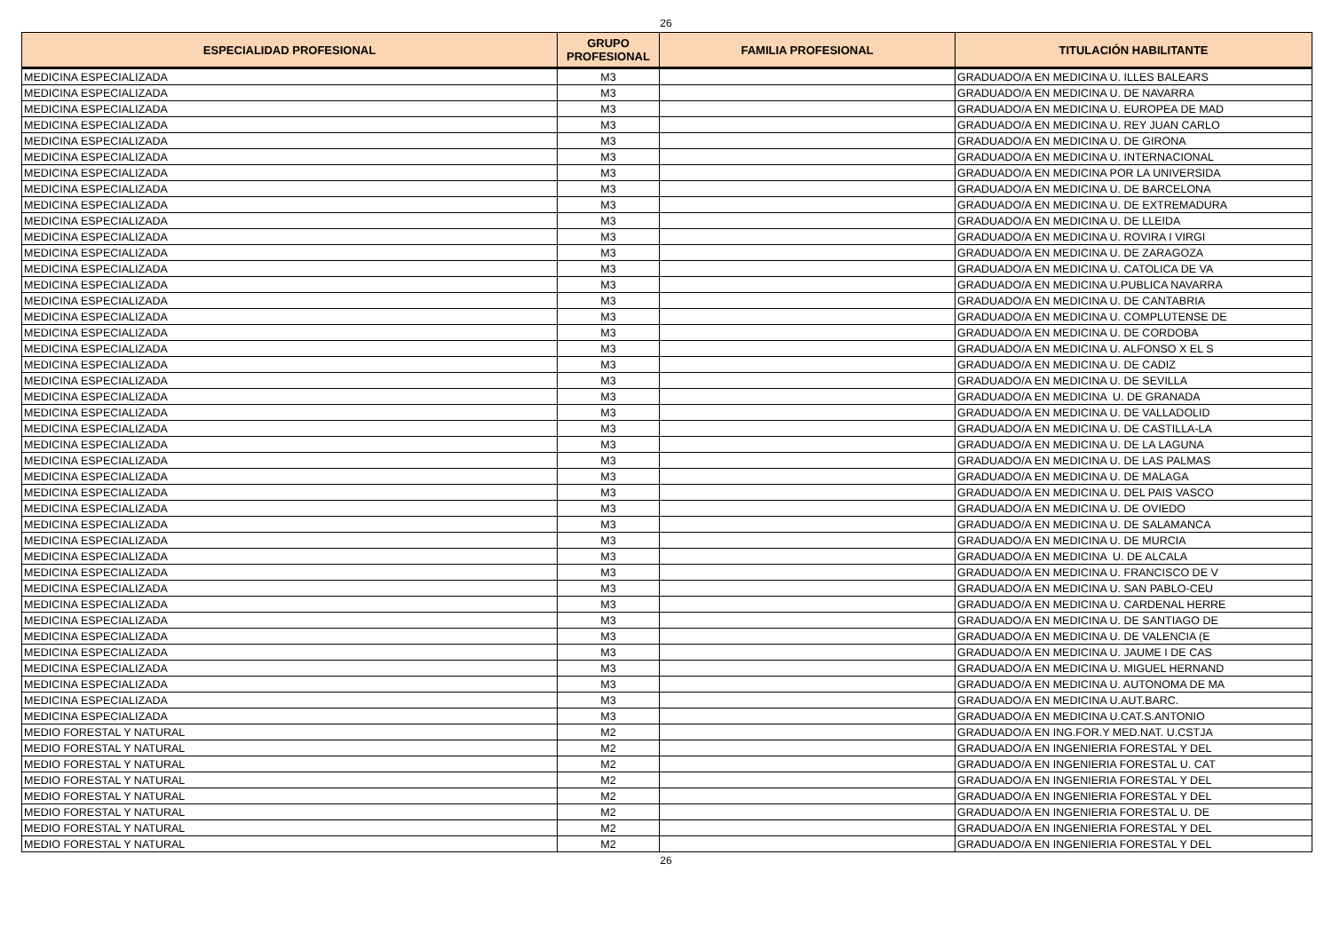26
| ESPECIALIDAD PROFESIONAL | GRUPO PROFESIONAL | FAMILIA PROFESIONAL | TITULACIÓN HABILITANTE |
| --- | --- | --- | --- |
| MEDICINA ESPECIALIZADA | M3 | | GRADUADO/A EN MEDICINA U. ILLES BALEARS |
| MEDICINA ESPECIALIZADA | M3 | | GRADUADO/A EN MEDICINA U. DE NAVARRA |
| MEDICINA ESPECIALIZADA | M3 | | GRADUADO/A EN MEDICINA U. EUROPEA DE MAD |
| MEDICINA ESPECIALIZADA | M3 | | GRADUADO/A EN MEDICINA U. REY JUAN CARLO |
| MEDICINA ESPECIALIZADA | M3 | | GRADUADO/A EN MEDICINA U. DE GIRONA |
| MEDICINA ESPECIALIZADA | M3 | | GRADUADO/A EN MEDICINA U. INTERNACIONAL |
| MEDICINA ESPECIALIZADA | M3 | | GRADUADO/A EN MEDICINA POR LA UNIVERSIDA |
| MEDICINA ESPECIALIZADA | M3 | | GRADUADO/A EN MEDICINA U. DE BARCELONA |
| MEDICINA ESPECIALIZADA | M3 | | GRADUADO/A EN MEDICINA U. DE EXTREMADURA |
| MEDICINA ESPECIALIZADA | M3 | | GRADUADO/A EN MEDICINA U. DE LLEIDA |
| MEDICINA ESPECIALIZADA | M3 | | GRADUADO/A EN MEDICINA U. ROVIRA I VIRGI |
| MEDICINA ESPECIALIZADA | M3 | | GRADUADO/A EN MEDICINA U. DE ZARAGOZA |
| MEDICINA ESPECIALIZADA | M3 | | GRADUADO/A EN MEDICINA U. CATOLICA DE VA |
| MEDICINA ESPECIALIZADA | M3 | | GRADUADO/A EN MEDICINA U.PUBLICA NAVARRA |
| MEDICINA ESPECIALIZADA | M3 | | GRADUADO/A EN MEDICINA U. DE CANTABRIA |
| MEDICINA ESPECIALIZADA | M3 | | GRADUADO/A EN MEDICINA U. COMPLUTENSE DE |
| MEDICINA ESPECIALIZADA | M3 | | GRADUADO/A EN MEDICINA U. DE CORDOBA |
| MEDICINA ESPECIALIZADA | M3 | | GRADUADO/A EN MEDICINA U. ALFONSO X EL S |
| MEDICINA ESPECIALIZADA | M3 | | GRADUADO/A EN MEDICINA U. DE CADIZ |
| MEDICINA ESPECIALIZADA | M3 | | GRADUADO/A EN MEDICINA U. DE SEVILLA |
| MEDICINA ESPECIALIZADA | M3 | | GRADUADO/A EN MEDICINA U. DE GRANADA |
| MEDICINA ESPECIALIZADA | M3 | | GRADUADO/A EN MEDICINA U. DE VALLADOLID |
| MEDICINA ESPECIALIZADA | M3 | | GRADUADO/A EN MEDICINA U. DE CASTILLA-LA |
| MEDICINA ESPECIALIZADA | M3 | | GRADUADO/A EN MEDICINA U. DE LA LAGUNA |
| MEDICINA ESPECIALIZADA | M3 | | GRADUADO/A EN MEDICINA U. DE LAS PALMAS |
| MEDICINA ESPECIALIZADA | M3 | | GRADUADO/A EN MEDICINA U. DE MALAGA |
| MEDICINA ESPECIALIZADA | M3 | | GRADUADO/A EN MEDICINA U. DEL PAIS VASCO |
| MEDICINA ESPECIALIZADA | M3 | | GRADUADO/A EN MEDICINA U. DE OVIEDO |
| MEDICINA ESPECIALIZADA | M3 | | GRADUADO/A EN MEDICINA U. DE SALAMANCA |
| MEDICINA ESPECIALIZADA | M3 | | GRADUADO/A EN MEDICINA U. DE MURCIA |
| MEDICINA ESPECIALIZADA | M3 | | GRADUADO/A EN MEDICINA U. DE ALCALA |
| MEDICINA ESPECIALIZADA | M3 | | GRADUADO/A EN MEDICINA U. FRANCISCO DE V |
| MEDICINA ESPECIALIZADA | M3 | | GRADUADO/A EN MEDICINA U. SAN PABLO-CEU |
| MEDICINA ESPECIALIZADA | M3 | | GRADUADO/A EN MEDICINA U. CARDENAL HERRE |
| MEDICINA ESPECIALIZADA | M3 | | GRADUADO/A EN MEDICINA U. DE SANTIAGO DE |
| MEDICINA ESPECIALIZADA | M3 | | GRADUADO/A EN MEDICINA U. DE VALENCIA (E |
| MEDICINA ESPECIALIZADA | M3 | | GRADUADO/A EN MEDICINA U. JAUME I DE CAS |
| MEDICINA ESPECIALIZADA | M3 | | GRADUADO/A EN MEDICINA U. MIGUEL HERNAND |
| MEDICINA ESPECIALIZADA | M3 | | GRADUADO/A EN MEDICINA U. AUTONOMA DE MA |
| MEDICINA ESPECIALIZADA | M3 | | GRADUADO/A EN MEDICINA U.AUT.BARC. |
| MEDICINA ESPECIALIZADA | M3 | | GRADUADO/A EN MEDICINA U.CAT.S.ANTONIO |
| MEDIO FORESTAL Y NATURAL | M2 | | GRADUADO/A EN ING.FOR.Y MED.NAT. U.CSTJA |
| MEDIO FORESTAL Y NATURAL | M2 | | GRADUADO/A EN INGENIERIA FORESTAL Y DEL |
| MEDIO FORESTAL Y NATURAL | M2 | | GRADUADO/A EN INGENIERIA FORESTAL U. CAT |
| MEDIO FORESTAL Y NATURAL | M2 | | GRADUADO/A EN INGENIERIA FORESTAL Y DEL |
| MEDIO FORESTAL Y NATURAL | M2 | | GRADUADO/A EN INGENIERIA FORESTAL Y DEL |
| MEDIO FORESTAL Y NATURAL | M2 | | GRADUADO/A EN INGENIERIA FORESTAL U. DE |
| MEDIO FORESTAL Y NATURAL | M2 | | GRADUADO/A EN INGENIERIA FORESTAL Y DEL |
| MEDIO FORESTAL Y NATURAL | M2 | | GRADUADO/A EN INGENIERIA FORESTAL Y DEL |
26